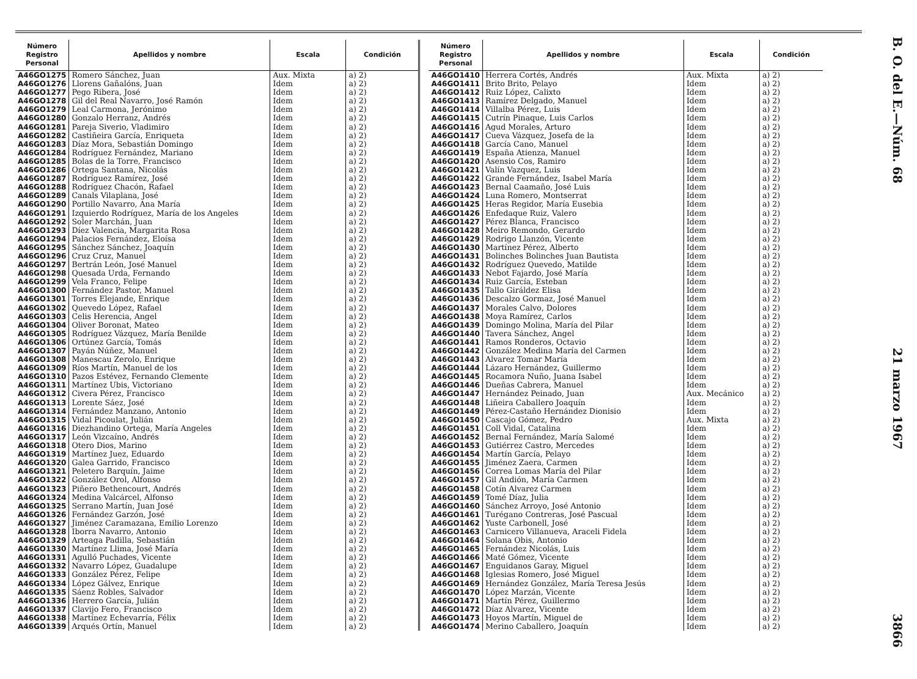B. O. del E.—Núm. 68 21 marzo 1967 3866
| Número Registro Personal | Apellidos y nombre | Escala | Condición |
| --- | --- | --- | --- |
| A46GO1275 | Romero Sánchez, Juan | Aux. Mixta | a) 2) |
| A46GO1276 | Llorens Gañalóns, Juan | Idem | a) 2) |
| A46GO1277 | Pego Ribera, José | Idem | a) 2) |
| A46GO1278 | Gil del Real Navarro, José Ramón | Idem | a) 2) |
| A46GO1279 | Leal Carmona, Jerónimo | Idem | a) 2) |
| A46GO1280 | Gonzalo Herranz, Andrés | Idem | a) 2) |
| A46GO1281 | Pareja Siverio, Vladimiro | Idem | a) 2) |
| A46GO1282 | Castiñeira García, Enriqueta | Idem | a) 2) |
| A46GO1283 | Díaz Mora, Sebastián Domingo | Idem | a) 2) |
| A46GO1284 | Rodríguez Fernández, Mariano | Idem | a) 2) |
| A46GO1285 | Bolas de la Torre, Francisco | Idem | a) 2) |
| A46GO1286 | Ortega Santana, Nicolás | Idem | a) 2) |
| A46GO1287 | Rodríguez Ramírez, José | Idem | a) 2) |
| A46GO1288 | Rodríguez Chacón, Rafael | Idem | a) 2) |
| A46GO1289 | Canals Vilaplana, José | Idem | a) 2) |
| A46GO1290 | Portillo Navarro, Ana María | Idem | a) 2) |
| A46GO1291 | Izquierdo Rodríguez, María de los Angeles | Idem | a) 2) |
| A46GO1292 | Soler Marchán, Juan | Idem | a) 2) |
| A46GO1293 | Díez Valencia, Margarita Rosa | Idem | a) 2) |
| A46GO1294 | Palacios Fernández, Eloísa | Idem | a) 2) |
| A46GO1295 | Sánchez Sánchez, Joaquín | Idem | a) 2) |
| A46GO1296 | Cruz Cruz, Manuel | Idem | a) 2) |
| A46GO1297 | Bertrán León, José Manuel | Idem | a) 2) |
| A46GO1298 | Quesada Urda, Fernando | Idem | a) 2) |
| A46GO1299 | Vela Franco, Felipe | Idem | a) 2) |
| A46GO1300 | Fernández Pastor, Manuel | Idem | a) 2) |
| A46GO1301 | Torres Elejande, Enrique | Idem | a) 2) |
| A46GO1302 | Quevedo López, Rafael | Idem | a) 2) |
| A46GO1303 | Celis Herencia, Angel | Idem | a) 2) |
| A46GO1304 | Oliver Boronat, Mateo | Idem | a) 2) |
| A46GO1305 | Rodríguez Vázquez, María Benilde | Idem | a) 2) |
| A46GO1306 | Ortúnez García, Tomás | Idem | a) 2) |
| A46GO1307 | Payán Núñez, Manuel | Idem | a) 2) |
| A46GO1308 | Manescau Zerolo, Enrique | Idem | a) 2) |
| A46GO1309 | Ríos Martín, Manuel de los | Idem | a) 2) |
| A46GO1310 | Pazos Estévez, Fernando Clemente | Idem | a) 2) |
| A46GO1311 | Martínez Ubis, Victoriano | Idem | a) 2) |
| A46GO1312 | Civera Pérez, Francisco | Idem | a) 2) |
| A46GO1313 | Lorente Sáez, José | Idem | a) 2) |
| A46GO1314 | Fernández Manzano, Antonio | Idem | a) 2) |
| A46GO1315 | Vidal Picoulat, Julián | Idem | a) 2) |
| A46GO1316 | Diezhandino Ortega, María Angeles | Idem | a) 2) |
| A46GO1317 | León Vizcaíno, Andrés | Idem | a) 2) |
| A46GO1318 | Otero Dios, Marino | Idem | a) 2) |
| A46GO1319 | Martínez Juez, Eduardo | Idem | a) 2) |
| A46GO1320 | Galea Garrido, Francisco | Idem | a) 2) |
| A46GO1321 | Peletero Barquín, Jaime | Idem | a) 2) |
| A46GO1322 | González Orol, Alfonso | Idem | a) 2) |
| A46GO1323 | Piñero Bethencourt, Andrés | Idem | a) 2) |
| A46GO1324 | Medina Valcárcel, Alfonso | Idem | a) 2) |
| A46GO1325 | Serrano Martín, Juan José | Idem | a) 2) |
| A46GO1326 | Fernández Garzón, José | Idem | a) 2) |
| A46GO1327 | Jiménez Caramazana, Emilio Lorenzo | Idem | a) 2) |
| A46GO1328 | Iborra Navarro, Antonio | Idem | a) 2) |
| A46GO1329 | Arteaga Padilla, Sebastián | Idem | a) 2) |
| A46GO1330 | Martínez Llima, José María | Idem | a) 2) |
| A46GO1331 | Agulló Puchades, Vicente | Idem | a) 2) |
| A46GO1332 | Navarro López, Guadalupe | Idem | a) 2) |
| A46GO1333 | González Pérez, Felipe | Idem | a) 2) |
| A46GO1334 | López Gálvez, Enrique | Idem | a) 2) |
| A46GO1335 | Sáenz Robles, Salvador | Idem | a) 2) |
| A46GO1336 | Herrero García, Julián | Idem | a) 2) |
| A46GO1337 | Clavijo Fero, Francisco | Idem | a) 2) |
| A46GO1338 | Martínez Echevarría, Félix | Idem | a) 2) |
| A46GO1339 | Arqués Ortín, Manuel | Idem | a) 2) |
| Número Registro Personal | Apellidos y nombre | Escala | Condición |
| --- | --- | --- | --- |
| A46GO1410 | Herrera Cortés, Andrés | Aux. Mixta | a) 2) |
| A46GO1411 | Brito Brito, Pelayo | Idem | a) 2) |
| A46GO1412 | Ruiz López, Calixto | Idem | a) 2) |
| A46GO1413 | Ramírez Delgado, Manuel | Idem | a) 2) |
| A46GO1414 | Villalba Pérez, Luis | Idem | a) 2) |
| A46GO1415 | Cutrín Pinaque, Luis Carlos | Idem | a) 2) |
| A46GO1416 | Agud Morales, Arturo | Idem | a) 2) |
| A46GO1417 | Cueva Vázquez, Josefa de la | Idem | a) 2) |
| A46GO1418 | García Cano, Manuel | Idem | a) 2) |
| A46GO1419 | España Atienza, Manuel | Idem | a) 2) |
| A46GO1420 | Asensio Cos, Ramiro | Idem | a) 2) |
| A46GO1421 | Valín Vazquez, Luis | Idem | a) 2) |
| A46GO1422 | Grande Fernández, Isabel María | Idem | a) 2) |
| A46GO1423 | Bernal Caamaño, José Luis | Idem | a) 2) |
| A46GO1424 | Luna Romero, Montserrat | Idem | a) 2) |
| A46GO1425 | Heras Regidor, María Eusebia | Idem | a) 2) |
| A46GO1426 | Enfedaque Ruiz, Valero | Idem | a) 2) |
| A46GO1427 | Pérez Blanca, Francisco | Idem | a) 2) |
| A46GO1428 | Meiro Remondo, Gerardo | Idem | a) 2) |
| A46GO1429 | Rodrigo Llanzón, Vicente | Idem | a) 2) |
| A46GO1430 | Martínez Pérez, Alberto | Idem | a) 2) |
| A46GO1431 | Bolinches Bolinches Juan Bautista | Idem | a) 2) |
| A46GO1432 | Rodríguez Quevedo, Matilde | Idem | a) 2) |
| A46GO1433 | Nebot Fajardo, José María | Idem | a) 2) |
| A46GO1434 | Ruiz García, Esteban | Idem | a) 2) |
| A46GO1435 | Tallo Giráldez Elisa | Idem | a) 2) |
| A46GO1436 | Descalzo Gormaz, José Manuel | Idem | a) 2) |
| A46GO1437 | Morales Calvo, Dolores | Idem | a) 2) |
| A46GO1438 | Moya Ramírez, Carlos | Idem | a) 2) |
| A46GO1439 | Domingo Molina, María del Pilar | Idem | a) 2) |
| A46GO1440 | Tavera Sánchez, Angel | Idem | a) 2) |
| A46GO1441 | Ramos Ronderos, Octavio | Idem | a) 2) |
| A46GO1442 | González Medina María del Carmen | Idem | a) 2) |
| A46GO1443 | Alvarez Tomar María | Idem | a) 2) |
| A46GO1444 | Lázaro Hernández, Guillermo | Idem | a) 2) |
| A46GO1445 | Rocamora Nuño, Juana Isabel | Idem | a) 2) |
| A46GO1446 | Dueñas Cabrera, Manuel | Idem | a) 2) |
| A46GO1447 | Hernández Peinado, Juan | Aux. Mecánico | a) 2) |
| A46GO1448 | Liñeira Caballero Joaquín | Idem | a) 2) |
| A46GO1449 | Pérez-Castaño Hernández Dionisio | Idem | a) 2) |
| A46GO1450 | Cascajo Gómez, Pedro | Aux. Mixta | a) 2) |
| A46GO1451 | Coll Vidal, Catalina | Idem | a) 2) |
| A46GO1452 | Bernal Fernández, María Salomé | Idem | a) 2) |
| A46GO1453 | Gutiérrez Castro, Mercedes | Idem | a) 2) |
| A46GO1454 | Martín García, Pelayo | Idem | a) 2) |
| A46GO1455 | Jiménez Zaera, Carmen | Idem | a) 2) |
| A46GO1456 | Correa Lomas María del Pilar | Idem | a) 2) |
| A46GO1457 | Gil Andión, María Carmen | Idem | a) 2) |
| A46GO1458 | Cotín Alvarez Carmen | Idem | a) 2) |
| A46GO1459 | Tomé Díaz, Julia | Idem | a) 2) |
| A46GO1460 | Sánchez Arroyo, José Antonio | Idem | a) 2) |
| A46GO1461 | Turégano Contreras, José Pascual | Idem | a) 2) |
| A46GO1462 | Yuste Carbonell, José | Idem | a) 2) |
| A46GO1463 | Carnicero Villanueva, Araceli Fidela | Idem | a) 2) |
| A46GO1464 | Solana Obis, Antonio | Idem | a) 2) |
| A46GO1465 | Fernández Nicolás, Luis | Idem | a) 2) |
| A46GO1466 | Maté Gómez, Vicente | Idem | a) 2) |
| A46GO1467 | Enguidanos Garay, Miguel | Idem | a) 2) |
| A46GO1468 | Iglesias Romero, José Miguel | Idem | a) 2) |
| A46GO1469 | Hernández González, María Teresa Jesús | Idem | a) 2) |
| A46GO1470 | López Marzán, Vicente | Idem | a) 2) |
| A46GO1471 | Martín Pérez, Guillermo | Idem | a) 2) |
| A46GO1472 | Díaz Alvarez, Vicente | Idem | a) 2) |
| A46GO1473 | Hoyos Martín, Miguel de | Idem | a) 2) |
| A46GO1474 | Merino Caballero, Joaquín | Idem | a) 2) |